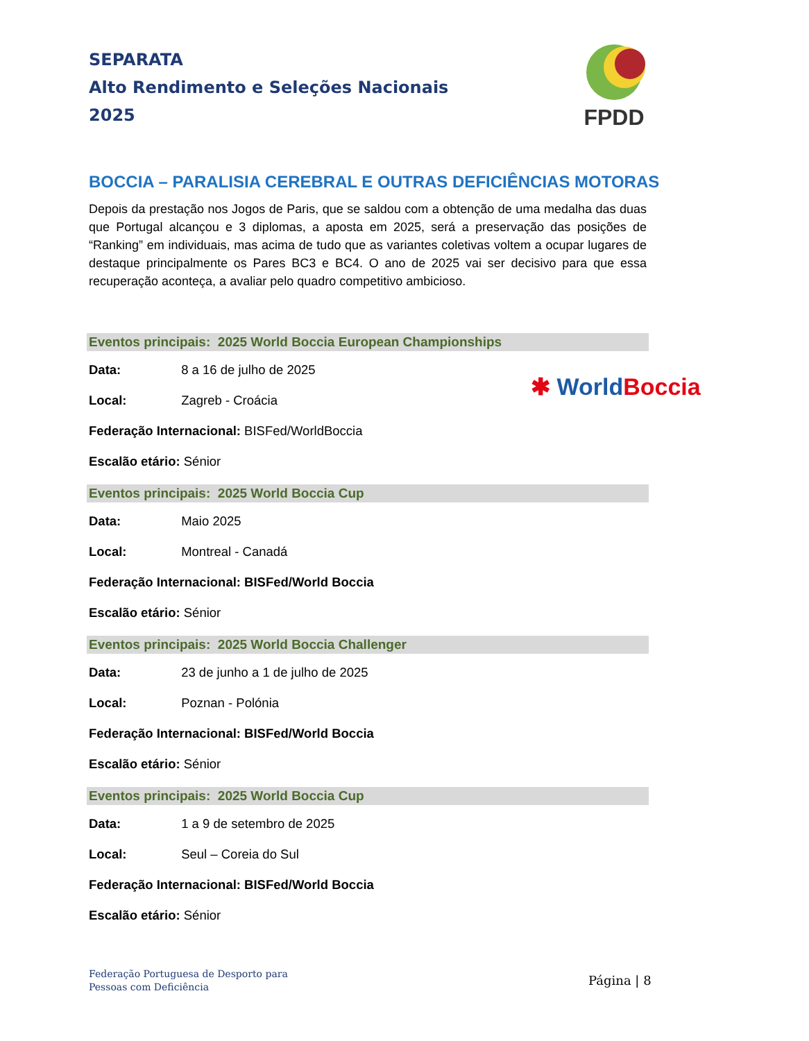SEPARATA
Alto Rendimento e Seleções Nacionais
2025
FPDD
BOCCIA – PARALISIA CEREBRAL E OUTRAS DEFICIÊNCIAS MOTORAS
Depois da prestação nos Jogos de Paris, que se saldou com a obtenção de uma medalha das duas que Portugal alcançou e 3 diplomas, a aposta em 2025, será a preservação das posições de “Ranking” em individuais, mas acima de tudo que as variantes coletivas voltem a ocupar lugares de destaque principalmente os Pares BC3 e BC4. O ano de 2025 vai ser decisivo para que essa recuperação aconteça, a avaliar pelo quadro competitivo ambicioso.
Eventos principais: 2025 World Boccia European Championships
Data: 8 a 16 de julho de 2025
Local: Zagreb - Croácia
Federação Internacional: BISFed/WorldBoccia
Escalão etário: Sénior
Eventos principais: 2025 World Boccia Cup
Data: Maio 2025
Local: Montreal - Canadá
Federação Internacional: BISFed/World Boccia
Escalão etário: Sénior
Eventos principais: 2025 World Boccia Challenger
Data: 23 de junho a 1 de julho de 2025
Local: Poznan - Polónia
Federação Internacional: BISFed/World Boccia
Escalão etário: Sénior
Eventos principais: 2025 World Boccia Cup
Data: 1 a 9 de setembro de 2025
Local: Seul – Coreia do Sul
Federação Internacional: BISFed/World Boccia
Escalão etário: Sénior
✱ World Boccia
Federação Portuguesa de Desporto para
Pessoas com Deficiência
Página | 8